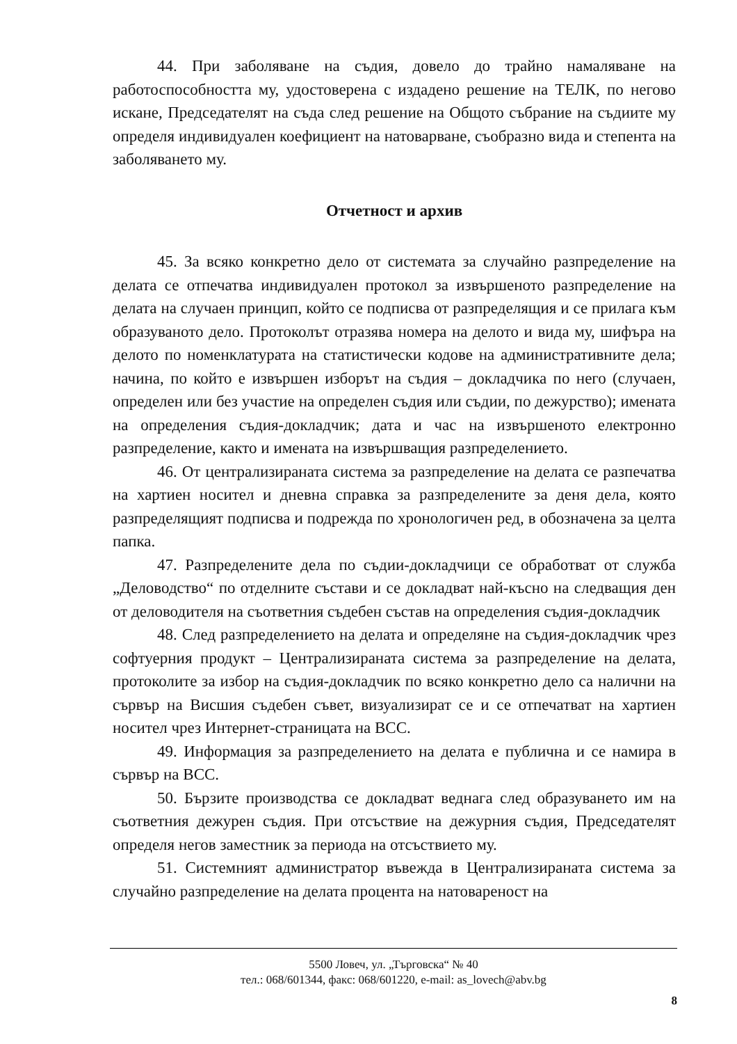44. При заболяване на съдия, довело до трайно намаляване на работоспособността му, удостоверена с издадено решение на ТЕЛК, по негово искане, Председателят на съда след решение на Общото събрание на съдиите му определя индивидуален коефициент на натоварване, съобразно вида и степента на заболяването му.
Отчетност и архив
45. За всяко конкретно дело от системата за случайно разпределение на делата се отпечатва индивидуален протокол за извършеното разпределение на делата на случаен принцип, който се подписва от разпределящия и се прилага към образуваното дело. Протоколът отразява номера на делото и вида му, шифъра на делото по номенклатурата на статистически кодове на административните дела; начина, по който е извършен изборът на съдия – докладчика по него (случаен, определен или без участие на определен съдия или съдии, по дежурство); имената на определения съдия-докладчик; дата и час на извършеното електронно разпределение, както и имената на извършващия разпределението.
46. От централизираната система за разпределение на делата се разпечатва на хартиен носител и дневна справка за разпределените за деня дела, която разпределящият подписва и подрежда по хронологичен ред, в обозначена за целта папка.
47. Разпределените дела по съдии-докладчици се обработват от служба „Деловодство“ по отделните състави и се докладват най-късно на следващия ден от деловодителя на съответния съдебен състав на определения съдия-докладчик
48. След разпределението на делата и определяне на съдия-докладчик чрез софтуерния продукт – Централизираната система за разпределение на делата, протоколите за избор на съдия-докладчик по всяко конкретно дело са налични на сървър на Висшия съдебен съвет, визуализират се и се отпечатват на хартиен носител чрез Интернет-страницата на ВСС.
49. Информация за разпределението на делата е публична и се намира в сървър на ВСС.
50. Бързите производства се докладват веднага след образуването им на съответния дежурен съдия. При отсъствие на дежурния съдия, Председателят определя негов заместник за периода на отсъствието му.
51. Системният администратор въвежда в Централизираната система за случайно разпределение на делата процента на натовареност на
5500 Ловеч, ул. „Търговска“ № 40
тел.: 068/601344, факс: 068/601220, e-mail: as_lovech@abv.bg
8